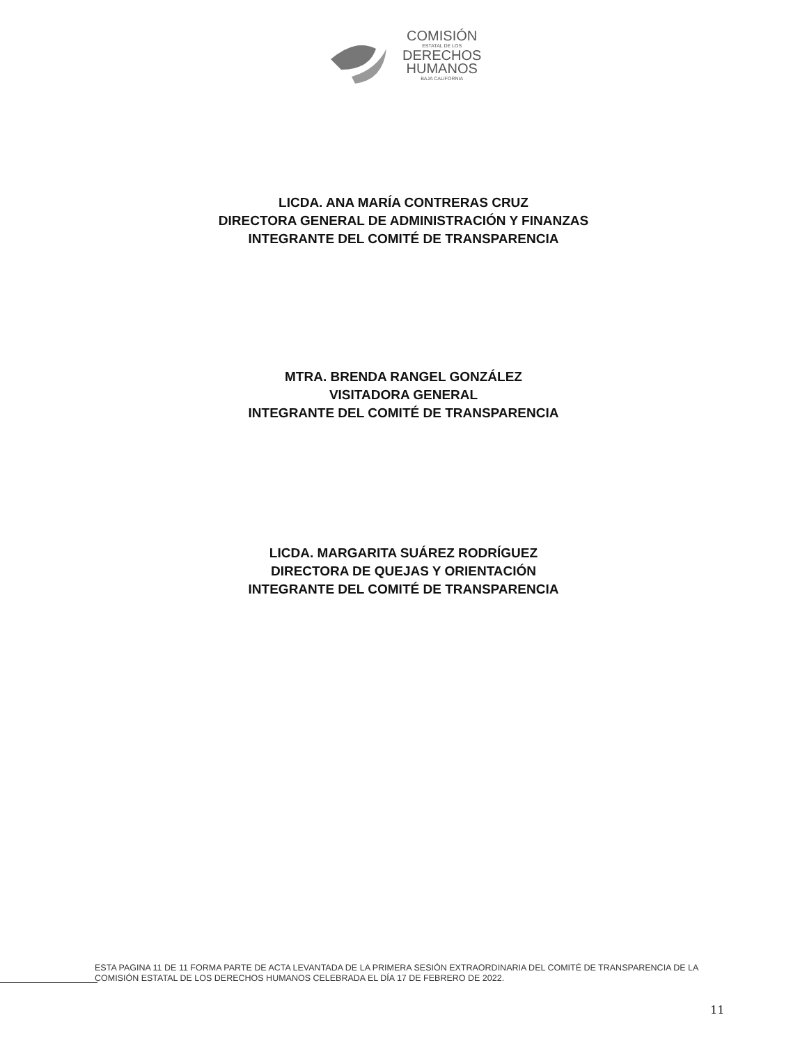COMISIÓN
ESTATAL DE LOS
DERECHOS
HUMANOS
BAJA CALIFORNIA
LICDA. ANA MARÍA CONTRERAS CRUZ
DIRECTORA GENERAL DE ADMINISTRACIÓN Y FINANZAS
INTEGRANTE DEL COMITÉ DE TRANSPARENCIA
MTRA. BRENDA RANGEL GONZÁLEZ
VISITADORA GENERAL
INTEGRANTE DEL COMITÉ DE TRANSPARENCIA
LICDA. MARGARITA SUÁREZ RODRÍGUEZ
DIRECTORA DE QUEJAS Y ORIENTACIÓN
INTEGRANTE DEL COMITÉ DE TRANSPARENCIA
ESTA PAGINA 11 DE 11 FORMA PARTE DE ACTA LEVANTADA DE LA PRIMERA SESIÓN EXTRAORDINARIA DEL COMITÉ DE TRANSPARENCIA DE LA COMISIÓN ESTATAL DE LOS DERECHOS HUMANOS CELEBRADA EL DÍA 17 DE FEBRERO DE 2022.
11